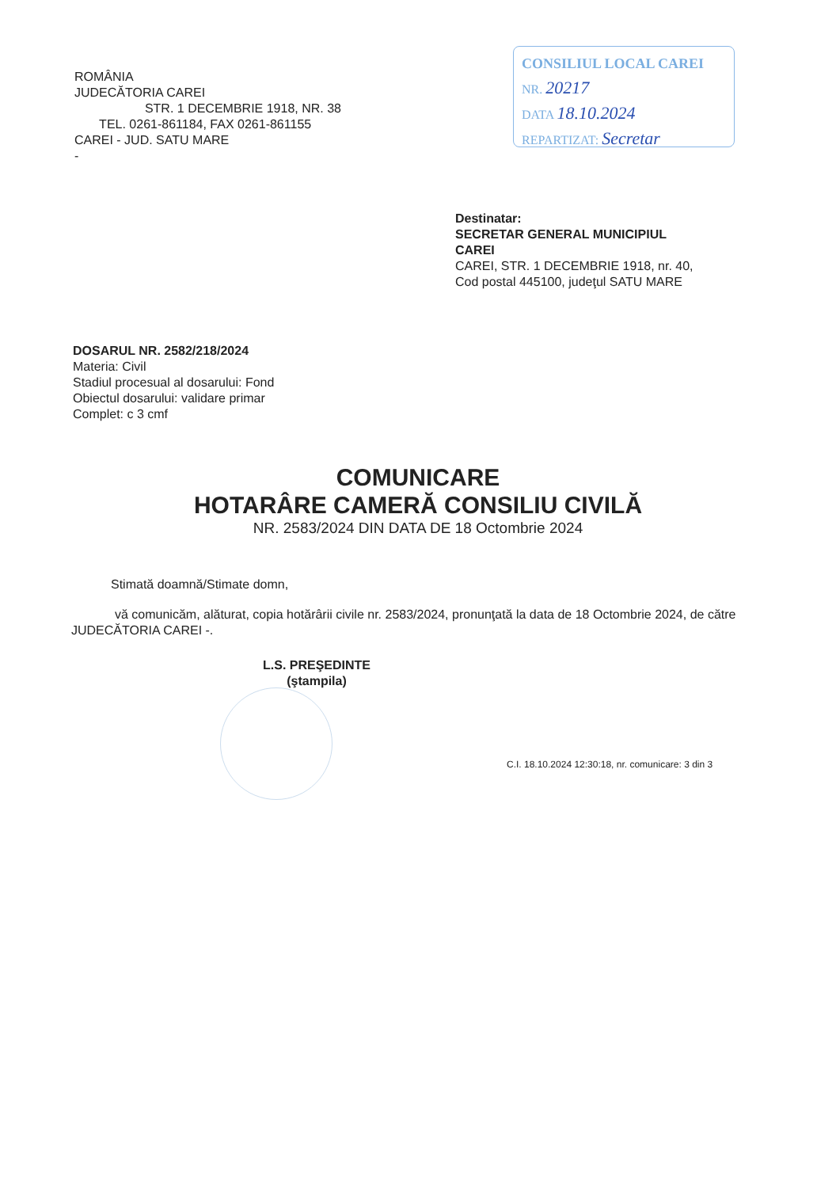ROMÂNIA
JUDECĂTORIA CAREI
STR. 1 DECEMBRIE 1918, NR. 38
TEL. 0261-861184, FAX 0261-861155
CAREI - JUD. SATU MARE
-
CONSILIUL LOCAL CAREI
NR. 20217
DATA 18.10.2024
REPARTIZAT: Secretar
Destinatar:
SECRETAR GENERAL MUNICIPIUL CAREI
CAREI, STR. 1 DECEMBRIE 1918, nr. 40, Cod postal 445100, judeţul SATU MARE
DOSARUL NR. 2582/218/2024
Materia: Civil
Stadiul procesual al dosarului: Fond
Obiectul dosarului: validare primar
Complet: c 3 cmf
COMUNICARE
HOTARÂRE CAMERĂ CONSILIU CIVILĂ
NR. 2583/2024 DIN DATA DE 18 Octombrie 2024
Stimată doamnă/Stimate domn,
vă comunicăm, alăturat, copia hotărârii civile nr. 2583/2024, pronunţată la data de 18 Octombrie 2024, de către JUDECĂTORIA CAREI -.
L.S. PREŞEDINTE
(ştampila)
C.I. 18.10.2024 12:30:18, nr. comunicare: 3 din 3